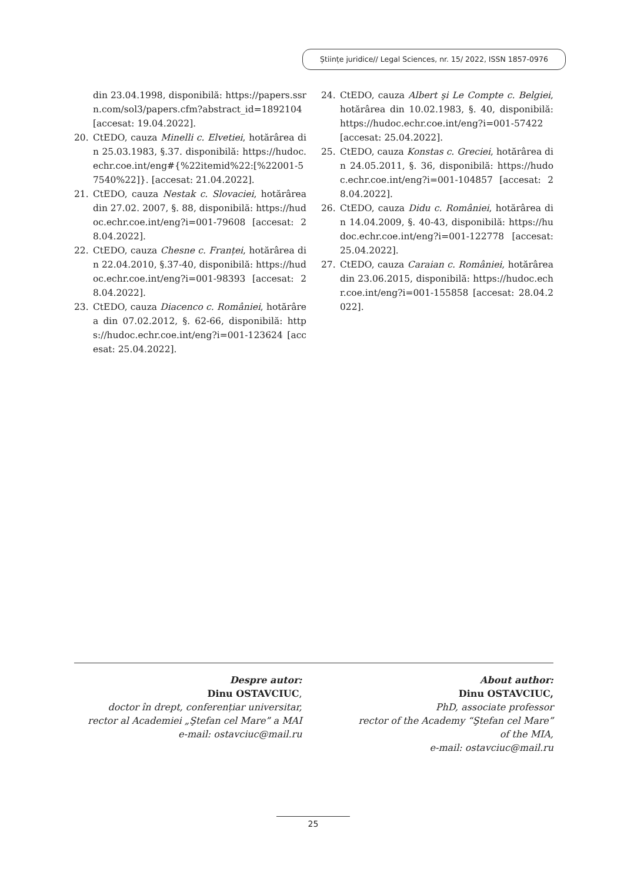Științe juridice// Legal Sciences, nr. 15/ 2022, ISSN 1857-0976
din 23.04.1998, disponibilă: https://papers.ssrn.com/sol3/papers.cfm?abstract_id=1892104 [accesat: 19.04.2022].
20. CtEDO, cauza Minelli c. Elvetiei, hotărârea din 25.03.1983, §.37. disponibilă: https://hudoc.echr.coe.int/eng#{%22itemid%22:[%22001-57540%22]}. [accesat: 21.04.2022].
21. CtEDO, cauza Nestak c. Slovaciei, hotărârea din 27.02. 2007, §. 88, disponibilă: https://hudoc.echr.coe.int/eng?i=001-79608 [accesat: 28.04.2022].
22. CtEDO, cauza Chesne c. Franței, hotărârea din 22.04.2010, §.37-40, disponibilă: https://hudoc.echr.coe.int/eng?i=001-98393 [accesat: 28.04.2022].
23. CtEDO, cauza Diacenco c. României, hotărârea din 07.02.2012, §. 62-66, disponibilă: https://hudoc.echr.coe.int/eng?i=001-123624 [accesat: 25.04.2022].
24. CtEDO, cauza Albert şi Le Compte c. Belgiei, hotărârea din 10.02.1983, §. 40, disponibilă: https://hudoc.echr.coe.int/eng?i=001-57422 [accesat: 25.04.2022].
25. CtEDO, cauza Konstas c. Greciei, hotărârea din 24.05.2011, §. 36, disponibilă: https://hudoc.echr.coe.int/eng?i=001-104857 [accesat: 28.04.2022].
26. CtEDO, cauza Didu c. României, hotărârea din 14.04.2009, §. 40-43, disponibilă: https://hudoc.echr.coe.int/eng?i=001-122778 [accesat: 25.04.2022].
27. CtEDO, cauza Caraian c. României, hotărârea din 23.06.2015, disponibilă: https://hudoc.echr.coe.int/eng?i=001-155858 [accesat: 28.04.2022].
Despre autor:
Dinu OSTAVCIUC,
doctor în drept, conferențiar universitar,
rector al Academiei „Ştefan cel Mare” a MAI
e-mail: ostavciuc@mail.ru
About author:
Dinu OSTAVCIUC,
PhD, associate professor
rector of the Academy “Ştefan cel Mare”
of the MIA,
e-mail: ostavciuc@mail.ru
25